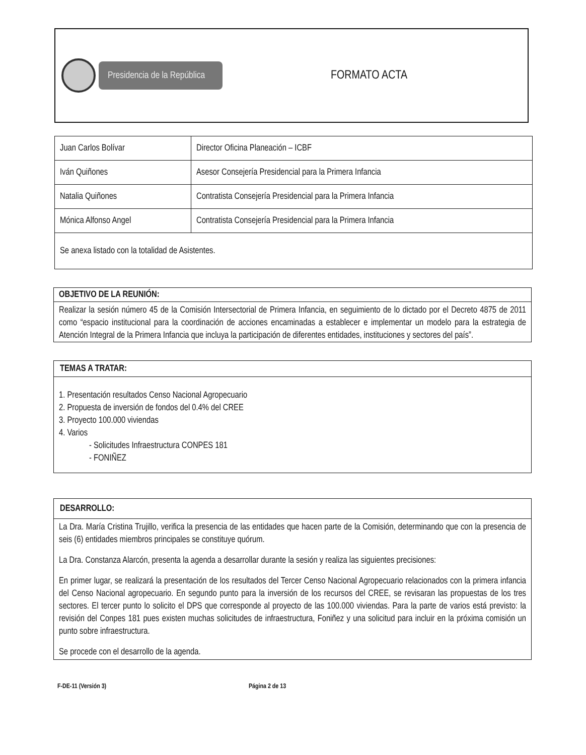Presidencia de la República
FORMATO ACTA
| Juan Carlos Bolívar | Director Oficina Planeación – ICBF |
| Iván Quiñones | Asesor Consejería Presidencial para la Primera Infancia |
| Natalia Quiñones | Contratista Consejería Presidencial para la Primera Infancia |
| Mónica Alfonso Angel | Contratista Consejería Presidencial para la Primera Infancia |
| Se anexa listado con la totalidad de Asistentes. | |
OBJETIVO DE LA REUNIÓN:
Realizar la sesión número 45 de la Comisión Intersectorial de Primera Infancia, en seguimiento de lo dictado por el Decreto 4875 de 2011 como “espacio institucional para la coordinación de acciones encaminadas a establecer e implementar un modelo para la estrategia de Atención Integral de la Primera Infancia que incluya la participación de diferentes entidades, instituciones y sectores del país”.
TEMAS A TRATAR:
1. Presentación resultados Censo Nacional Agropecuario
2. Propuesta de inversión de fondos del 0.4% del CREE
3. Proyecto 100.000 viviendas
4. Varios
- Solicitudes Infraestructura CONPES 181
- FONIÑEZ
DESARROLLO:
La Dra. María Cristina Trujillo, verifica la presencia de las entidades que hacen parte de la Comisión, determinando que con la presencia de seis (6) entidades miembros principales se constituye quórum.
La Dra. Constanza Alarcón, presenta la agenda a desarrollar durante la sesión y realiza las siguientes precisiones:
En primer lugar, se realizará la presentación de los resultados del Tercer Censo Nacional Agropecuario relacionados con la primera infancia del Censo Nacional agropecuario. En segundo punto para la inversión de los recursos del CREE, se revisaran las propuestas de los tres sectores. El tercer punto lo solicito el DPS que corresponde al proyecto de las 100.000 viviendas. Para la parte de varios está previsto: la revisión del Conpes 181 pues existen muchas solicitudes de infraestructura, Foniñez y una solicitud para incluir en la próxima comisión un punto sobre infraestructura.
Se procede con el desarrollo de la agenda.
F-DE-11 (Versión 3) Página 2 de 13